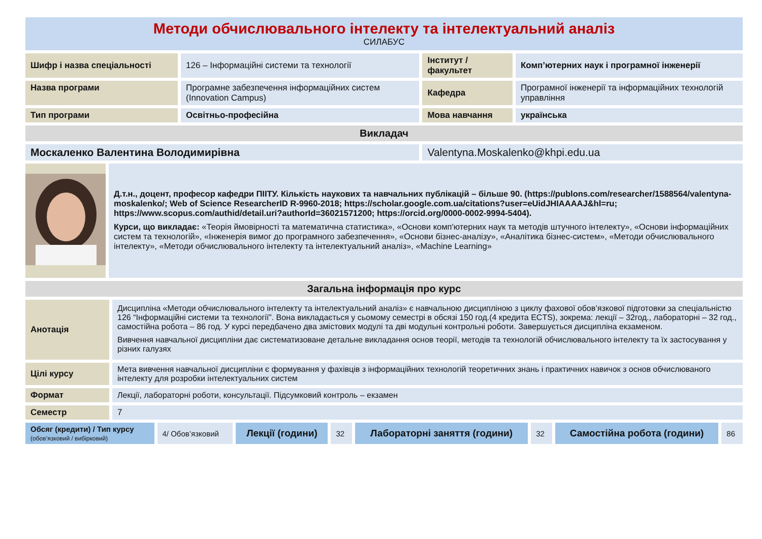Методи обчислювального інтелекту та інтелектуальний аналіз
СИЛАБУС
| Шифр і назва спеціальності | 126 – Інформаційні системи та технології | Інститут / факультет | Комп’ютерних наук і програмної інженерії |
| Назва програми | Програмне забезпечення інформаційних систем (Innovation Campus) | Кафедра | Програмної інженерії та інформаційних технологій управління |
| Тип програми | Освітньо-професійна | Мова навчання | українська |
| Викладач | | | |
| Москаленко Валентина Володимирівна | | Valentyna.Moskalenko@khpi.edu.ua | |
| | Д.т.н., доцент, професор кафедри ПІІТУ. Кількість наукових та навчальних публікацій – більше 90. (https://publons.com/researcher/1588564/valentyna-moskalenko/; Web of Science ResearcherID R-9960-2018; https://scholar.google.com.ua/citations?user=eUidJHIAAAAJ&hl=ru; https://www.scopus.com/authid/detail.uri?authorId=36021571200; https://orcid.org/0000-0002-9994-5404). Курси, що викладає: «Теорія ймовірності та математична статистика», «Основи комп'ютерних наук та методів штучного інтелекту», «Основи інформаційних систем та технологій», «Інженерія вимог до програмного забезпечення», «Основи бізнес-аналізу», «Аналітика бізнес-систем», «Методи обчислювального інтелекту», «Методи обчислювального інтелекту та інтелектуальний аналіз», «Machine Learning» |
| Загальна інформація про курс | |
| Анотація | Дисципліна «Методи обчислювального інтелекту та інтелектуальний аналіз» є навчальною дисципліною з циклу фахової обов’язкової підготовки за спеціальністю 126 “Інформаційні системи та технології”. Вона викладається у сьомому семестрі в обсязі 150 год.(4 кредита ECTS), зокрема: лекції – 32год., лабораторні – 32 год., самостійна робота – 86 год. У курсі передбачено два змістових модулі та дві модульні контрольні роботи. Завершується дисципліна екзаменом. Вивчення навчальної дисципліни дає систематизоване детальне викладання основ теорії, методів та технологій обчислювального інтелекту та їх застосування у різних галузях |
| Цілі курсу | Мета вивчення навчальної дисципліни є формування у фахівців з інформаційних технологій теоретичних знань і практичних навичок з основ обчислюваного інтелекту для розробки інтелектуальних систем |
| Формат | Лекції, лабораторні роботи, консультації. Підсумковий контроль – екзамен |
| Семестр | 7 |
| Обсяг (кредити) / Тип курсу (обов’язковий / вибірковий) | 4/ Обов’язковий | Лекції (години) | 32 | Лабораторні заняття (години) | 32 | Самостійна робота (години) | 86 |